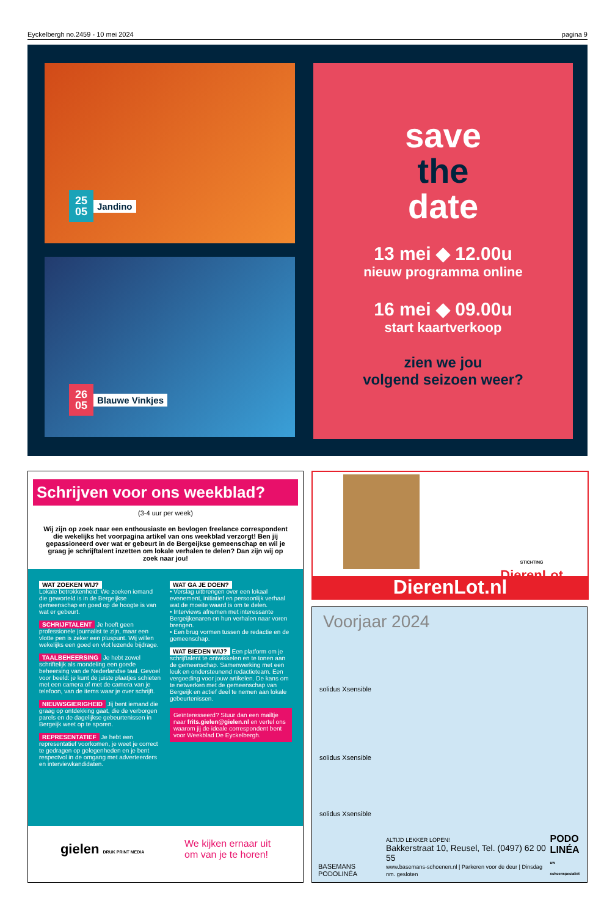Eyckelbergh no.2459 - 10 mei 2024 pagina 9
25
05 Jandino
26
05 Blauwe Vinkjes
save
the
date
13 mei ◆ 12.00u
nieuw programma online
16 mei ◆ 09.00u
start kaartverkoop
zien we jou
volgend seizoen weer?
Schrijven voor ons weekblad?
(3-4 uur per week)
Wij zijn op zoek naar een enthousiaste en bevlogen freelance correspondent die wekelijks het voorpagina artikel van ons weekblad verzorgt! Ben jij gepassioneerd over wat er gebeurt in de Bergeijkse gemeenschap en wil je graag je schrijftalent inzetten om lokale verhalen te delen? Dan zijn wij op zoek naar jou!
WAT ZOEKEN WIJ?
Lokale betrokkenheid: We zoeken iemand die geworteld is in de Bergeijkse gemeenschap en goed op de hoogte is van wat er gebeurt.
SCHRIJFTALENT Je hoeft geen professionele journalist te zijn, maar een vlotte pen is zeker een pluspunt. Wij willen wekelijks een goed en vlot lezende bijdrage.
TAALBEHEERSING Je hebt zowel schriftelijk als mondeling een goede beheersing van de Nederlandse taal. Gevoel voor beeld: je kunt de juiste plaatjes schieten met een camera of met de camera van je telefoon, van de items waar je over schrijft.
NIEUWSGIERIGHEID Jij bent iemand die graag op ontdekking gaat, die de verborgen parels en de dagelijkse gebeurtenissen in Bergeijk weet op te sporen.
REPRESENTATIEF Je hebt een representatief voorkomen, je weet je correct te gedragen op gelegenheden en je bent respectvol in de omgang met adverteerders en interviewkandidaten.
WAT GA JE DOEN?
• Verslag uitbrengen over een lokaal evenement, initiatief en persoonlijk verhaal wat de moeite waard is om te delen.
• Interviews afnemen met interessante Bergeijkenaren en hun verhalen naar voren brengen.
• Een brug vormen tussen de redactie en de gemeenschap.
WAT BIEDEN WIJ? Een platform om je schrijftalent te ontwikkelen en te tonen aan de gemeenschap. Samenwerking met een leuk en ondersteunend redactieteam. Een vergoeding voor jouw artikelen. De kans om te netwerken met de gemeenschap van Bergeijk en actief deel te nemen aan lokale gebeurtenissen.
Geïnteresseerd? Stuur dan een mailtje naar frits.gielen@gielen.nl en vertel ons waarom jij de ideale correspondent bent voor Weekblad De Eyckelbergh.
gielen DRUK PRINT MEDIA We kijken ernaar uit
om van je te horen!
STICHTING
DierenLot
DierenLot.nl
Voorjaar 2024
solidus Xsensible
solidus Xsensible
solidus Xsensible
BASEMANS PODOLINÉA ALTIJD LEKKER LOPEN!
Bakkerstraat 10, Reusel, Tel. (0497) 62 00 55
www.basemans-schoenen.nl | Parkeren voor de deur | Dinsdag nm. gesloten PODO
LINÉA
uw schoenspecialist